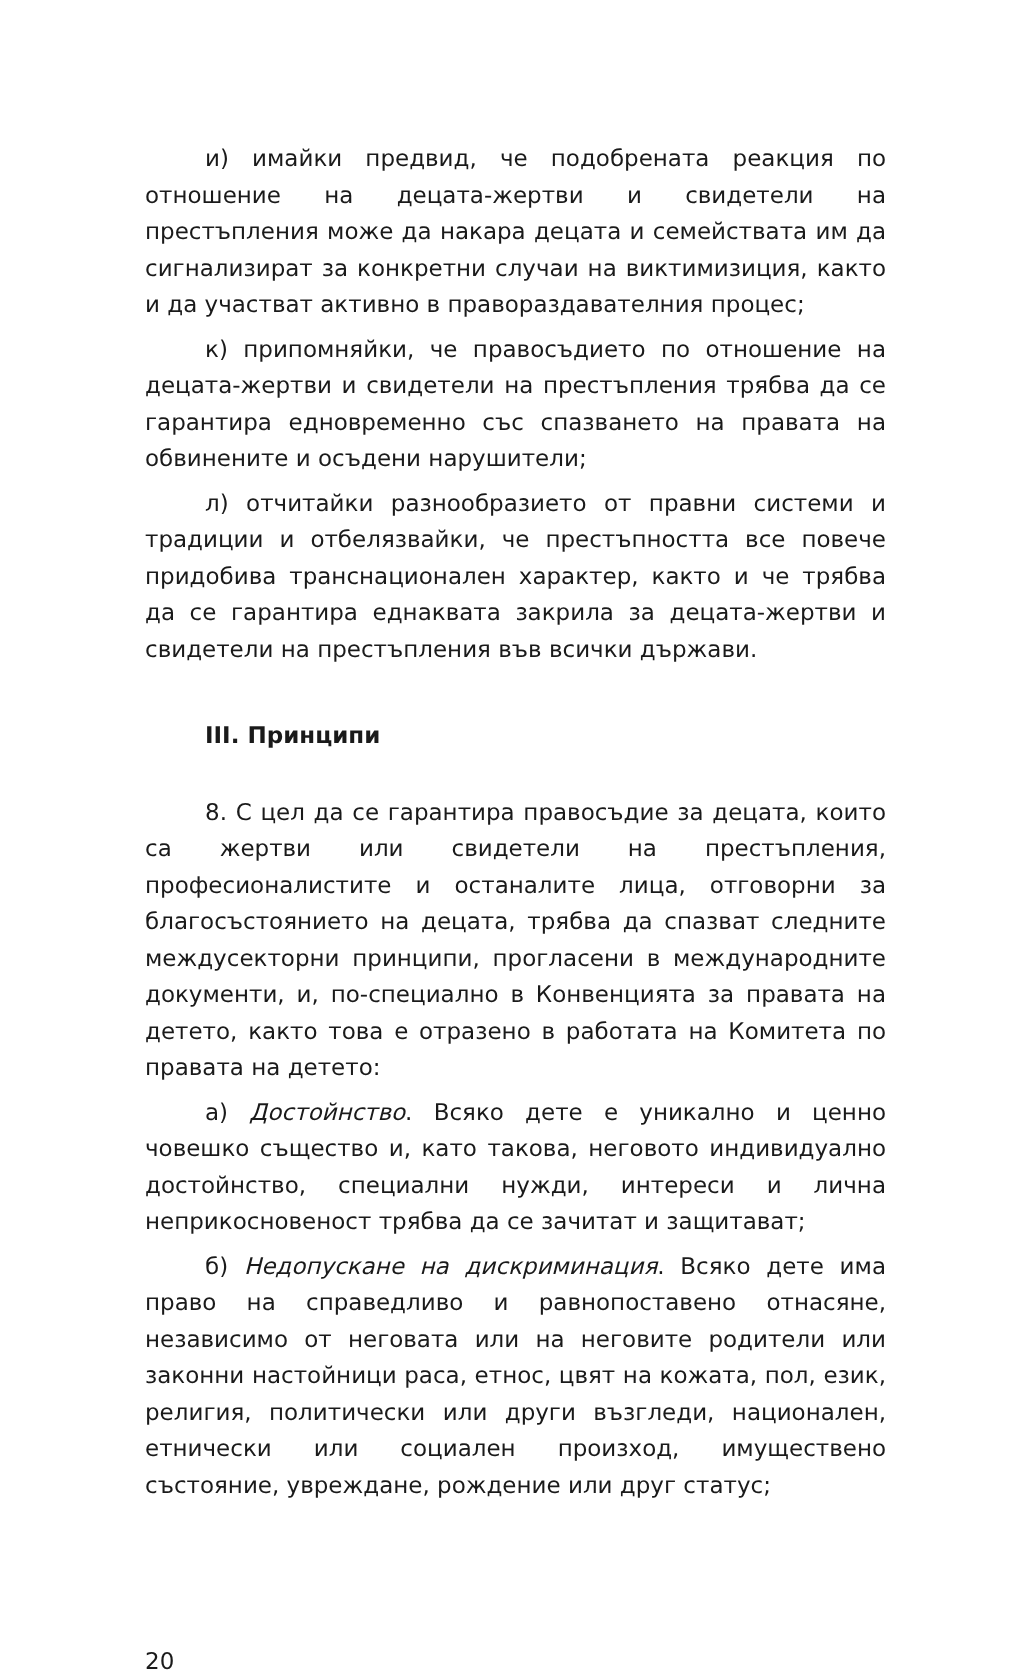и) имайки предвид, че подобрената реакция по отношение на децата-жертви и свидетели на престъпления може да накара децата и семействата им да сигнализират за конкретни случаи на виктимизиция, както и да участват активно в правораздавателния процес;
к) припомняйки, че правосъдието по отношение на децата-жертви и свидетели на престъпления трябва да се гарантира едновременно със спазването на правата на обвинените и осъдени нарушители;
л) отчитайки разнообразието от правни системи и традиции и отбелязвайки, че престъпността все повече придобива транснационален характер, както и че трябва да се гарантира еднаквата закрила за децата-жертви и свидетели на престъпления във всички държави.
III. Принципи
8. С цел да се гарантира правосъдие за децата, които са жертви или свидетели на престъпления, професионалистите и останалите лица, отговорни за благосъстоянието на децата, трябва да спазват следните междусекторни принципи, прогласени в международните документи, и, по-специално в Конвенцията за правата на детето, както това е отразено в работата на Комитета по правата на детето:
а) Достойнство. Всяко дете е уникално и ценно човешко същество и, като такова, неговото индивидуално достойнство, специални нужди, интереси и лична неприкосновеност трябва да се зачитат и защитават;
б) Недопускане на дискриминация. Всяко дете има право на справедливо и равнопоставено отнасяне, независимо от неговата или на неговите родители или законни настойници раса, етнос, цвят на кожата, пол, език, религия, политически или други възгледи, национален, етнически или социален произход, имуществено състояние, увреждане, рождение или друг статус;
20